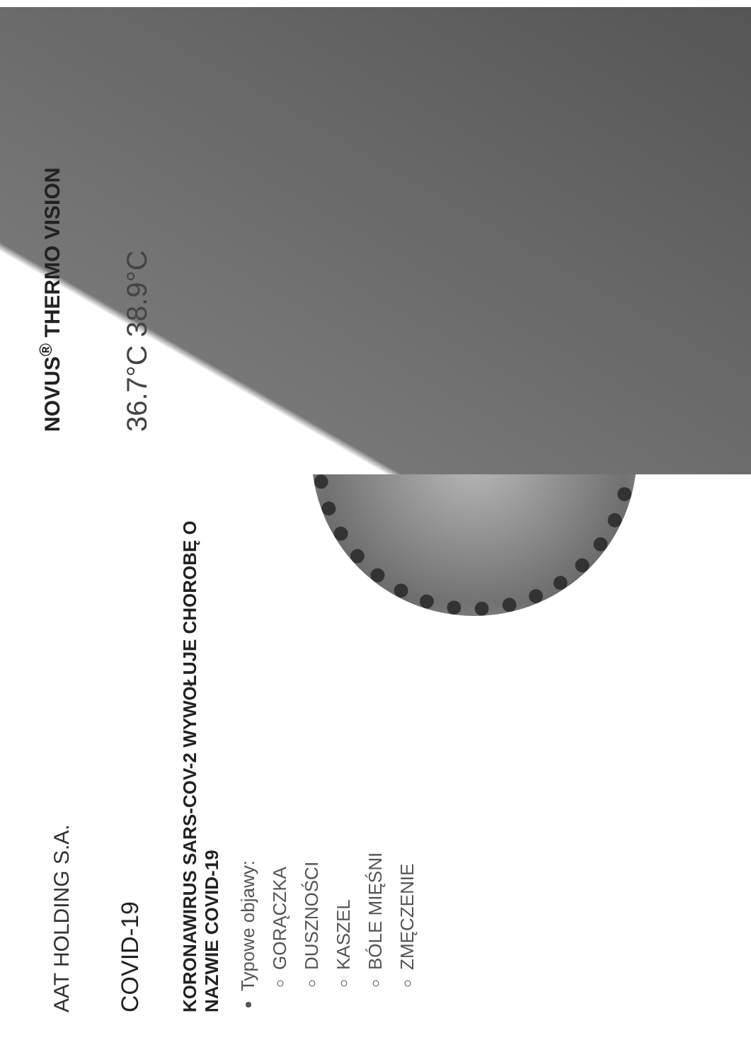AAT HOLDING S.A.
COVID-19
KORONAWIRUS SARS-COV-2 WYWOŁUJE CHOROBĘ O NAZWIE COVID-19
Typowe objawy:
GORĄCZKA
DUSZNOŚCI
KASZEL
BÓLE MIĘŚNI
ZMĘCZENIE
NOVUS<sup>®</sup> THERMO VISION
36.7°C 38.9°C